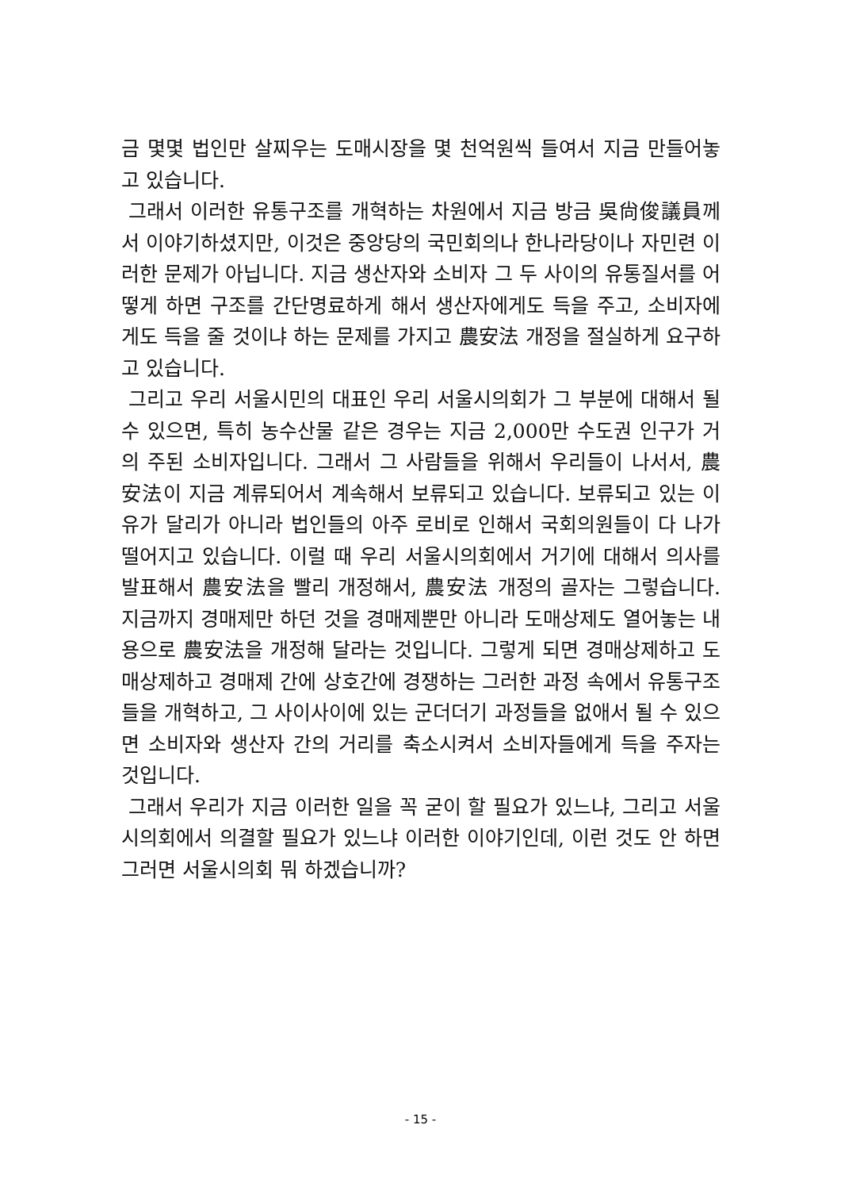금 몇몇 법인만 살찌우는 도매시장을 몇 천억원씩 들여서 지금 만들어놓고 있습니다.
그래서 이러한 유통구조를 개혁하는 차원에서 지금 방금 吳尙俊議員께서 이야기하셨지만, 이것은 중앙당의 국민회의나 한나라당이나 자민련 이러한 문제가 아닙니다. 지금 생산자와 소비자 그 두 사이의 유통질서를 어떻게 하면 구조를 간단명료하게 해서 생산자에게도 득을 주고, 소비자에게도 득을 줄 것이냐 하는 문제를 가지고 農安法 개정을 절실하게 요구하고 있습니다.
그리고 우리 서울시민의 대표인 우리 서울시의회가 그 부분에 대해서 될 수 있으면, 특히 농수산물 같은 경우는 지금 2,000만 수도권 인구가 거의 주된 소비자입니다. 그래서 그 사람들을 위해서 우리들이 나서서, 農安法이 지금 계류되어서 계속해서 보류되고 있습니다. 보류되고 있는 이유가 달리가 아니라 법인들의 아주 로비로 인해서 국회의원들이 다 나가떨어지고 있습니다. 이럴 때 우리 서울시의회에서 거기에 대해서 의사를 발표해서 農安法을 빨리 개정해서, 農安法 개정의 골자는 그렇습니다. 지금까지 경매제만 하던 것을 경매제뿐만 아니라 도매상제도 열어놓는 내용으로 農安法을 개정해 달라는 것입니다. 그렇게 되면 경매상제하고 도매상제하고 경매제 간에 상호간에 경쟁하는 그러한 과정 속에서 유통구조들을 개혁하고, 그 사이사이에 있는 군더더기 과정들을 없애서 될 수 있으면 소비자와 생산자 간의 거리를 축소시켜서 소비자들에게 득을 주자는 것입니다.
그래서 우리가 지금 이러한 일을 꼭 굳이 할 필요가 있느냐, 그리고 서울시의회에서 의결할 필요가 있느냐 이러한 이야기인데, 이런 것도 안 하면 그러면 서울시의회 뭐 하겠습니까?
- 15 -